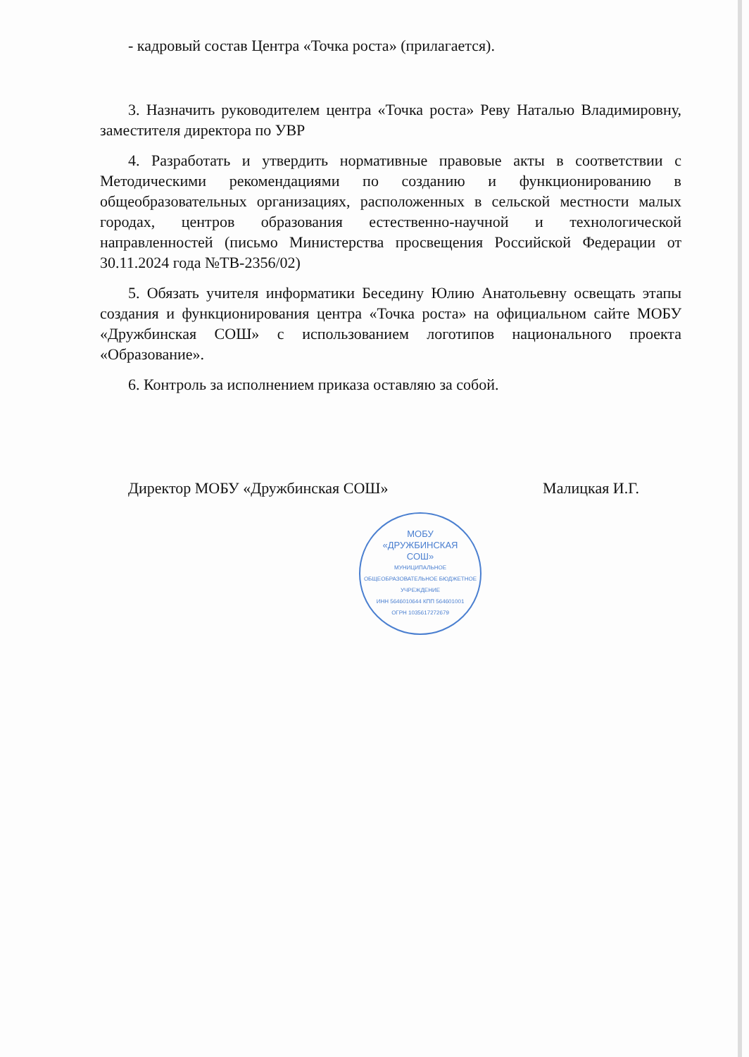- кадровый состав Центра «Точка роста» (прилагается).
3. Назначить руководителем центра «Точка роста» Реву Наталью Владимировну, заместителя директора по УВР
4. Разработать и утвердить нормативные правовые акты в соответствии с Методическими рекомендациями по созданию и функционированию в общеобразовательных организациях, расположенных в сельской местности малых городах, центров образования естественно-научной и технологической направленностей (письмо Министерства просвещения Российской Федерации от 30.11.2024 года №ТВ-2356/02)
5. Обязать учителя информатики Беседину Юлию Анатольевну освещать этапы создания и функционирования центра «Точка роста» на официальном сайте МОБУ «Дружбинская СОШ» с использованием логотипов национального проекта «Образование».
6. Контроль за исполнением приказа оставляю за собой.
Директор МОБУ «Дружбинская СОШ» Малицкая И.Г.
МОБУ
«ДРУЖБИНСКАЯ
СОШ»
МУНИЦИПАЛЬНОЕ ОБЩЕОБРАЗОВАТЕЛЬНОЕ БЮДЖЕТНОЕ УЧРЕЖДЕНИЕ
ИНН 5646010644 КПП 564601001
ОГРН 1035617272679